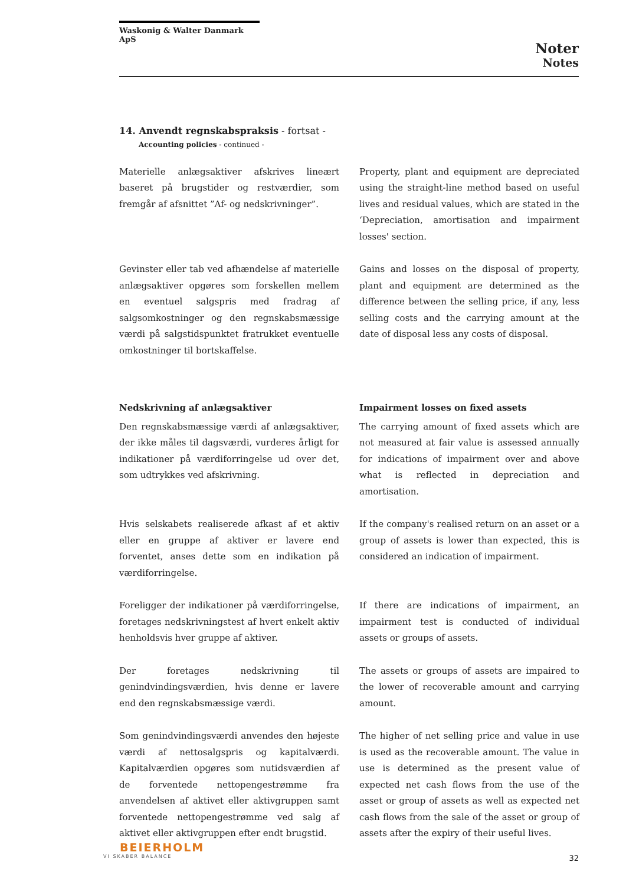Waskonig & Walter Danmark ApS
Noter
Notes
14. Anvendt regnskabspraksis - fortsat -
Accounting policies - continued -
Materielle anlægsaktiver afskrives lineært baseret på brugstider og restværdier, som fremgår af afsnittet ”Af- og nedskrivninger”.
Property, plant and equipment are depreciated using the straight-line method based on useful lives and residual values, which are stated in the ‘Depreciation, amortisation and impairment losses' section.
Gevinster eller tab ved afhændelse af materielle anlægsaktiver opgøres som forskellen mellem en eventuel salgspris med fradrag af salgsomkostninger og den regnskabsmæssige værdi på salgstidspunktet fratrukket eventuelle omkostninger til bortskaffelse.
Gains and losses on the disposal of property, plant and equipment are determined as the difference between the selling price, if any, less selling costs and the carrying amount at the date of disposal less any costs of disposal.
Nedskrivning af anlægsaktiver
Den regnskabsmæssige værdi af anlægsaktiver, der ikke måles til dagsværdi, vurderes årligt for indikationer på værdiforringelse ud over det, som udtrykkes ved afskrivning.
Impairment losses on fixed assets
The carrying amount of fixed assets which are not measured at fair value is assessed annually for indications of impairment over and above what is reflected in depreciation and amortisation.
Hvis selskabets realiserede afkast af et aktiv eller en gruppe af aktiver er lavere end forventet, anses dette som en indikation på værdiforringelse.
If the company's realised return on an asset or a group of assets is lower than expected, this is considered an indication of impairment.
Foreligger der indikationer på værdiforringelse, foretages nedskrivningstest af hvert enkelt aktiv henholdsvis hver gruppe af aktiver.
If there are indications of impairment, an impairment test is conducted of individual assets or groups of assets.
Der foretages nedskrivning til genindvindingsværdien, hvis denne er lavere end den regnskabsmæssige værdi.
The assets or groups of assets are impaired to the lower of recoverable amount and carrying amount.
Som genindvindingsværdi anvendes den højeste værdi af nettosalgspris og kapitalværdi. Kapitalværdien opgøres som nutidsværdien af de forventede nettopengestrømme fra anvendelsen af aktivet eller aktivgruppen samt forventede nettopengestrømme ved salg af aktivet eller aktivgruppen efter endt brugstid.
The higher of net selling price and value in use is used as the recoverable amount. The value in use is determined as the present value of expected net cash flows from the use of the asset or group of assets as well as expected net cash flows from the sale of the asset or group of assets after the expiry of their useful lives.
BEIERHOLM
VI SKABER BALANCE
32